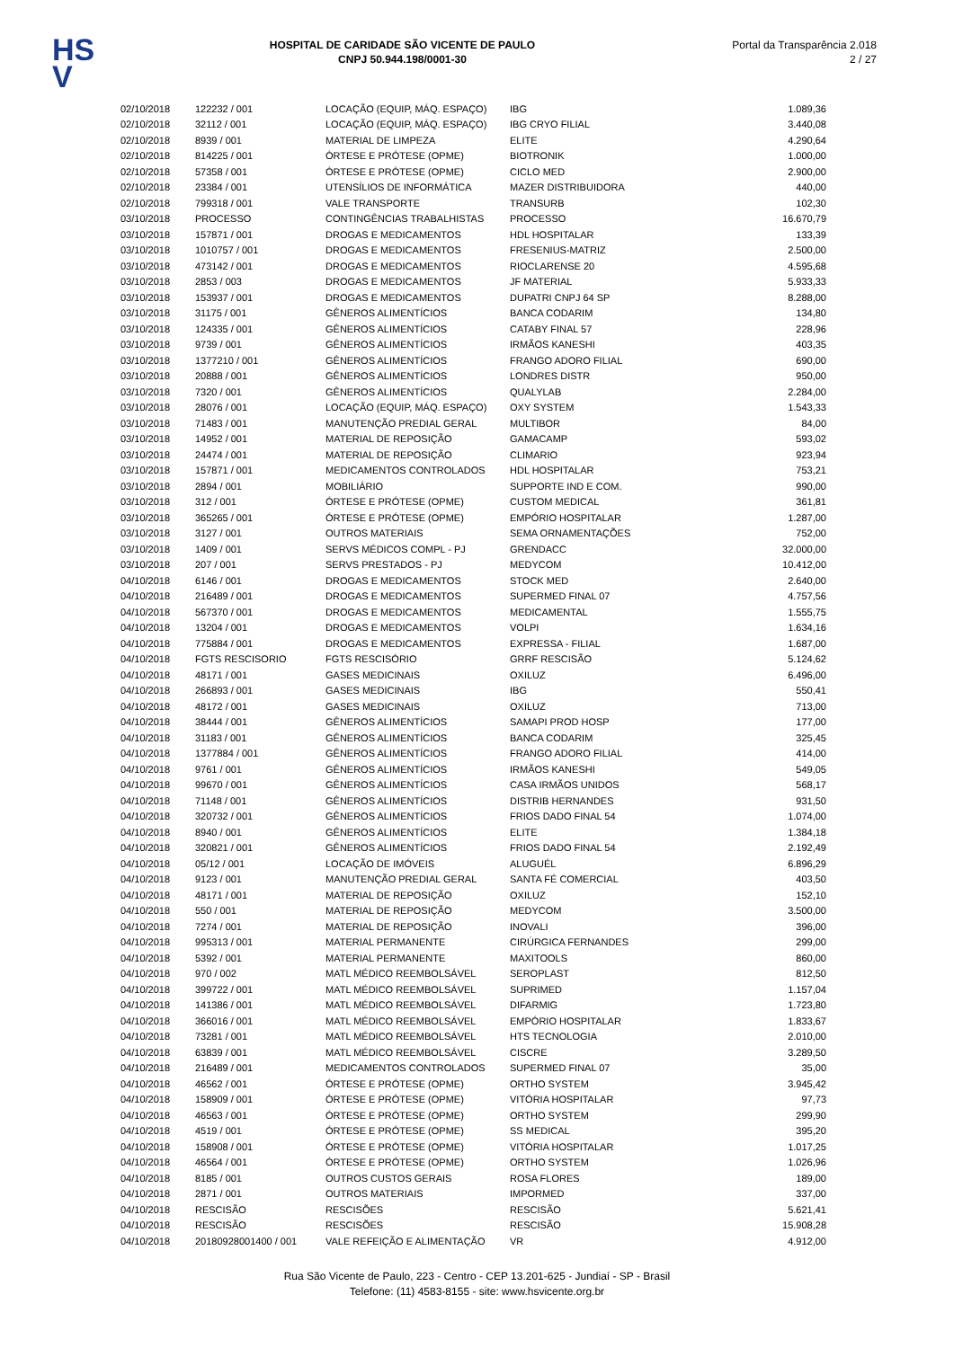HS
V
HOSPITAL DE CARIDADE SÃO VICENTE DE PAULO
CNPJ 50.944.198/0001-30
Portal da Transparência 2.018
2 / 27
| 02/10/2018 | 122232 / 001 | LOCAÇÃO (EQUIP, MÁQ. ESPAÇO) | IBG | 1.089,36 |
| 02/10/2018 | 32112 / 001 | LOCAÇÃO (EQUIP, MÁQ. ESPAÇO) | IBG CRYO FILIAL | 3.440,08 |
| 02/10/2018 | 8939 / 001 | MATERIAL DE LIMPEZA | ELITE | 4.290,64 |
| 02/10/2018 | 814225 / 001 | ÓRTESE E PRÓTESE (OPME) | BIOTRONIK | 1.000,00 |
| 02/10/2018 | 57358 / 001 | ÓRTESE E PRÓTESE (OPME) | CICLO MED | 2.900,00 |
| 02/10/2018 | 23384 / 001 | UTENSÍLIOS DE INFORMÁTICA | MAZER DISTRIBUIDORA | 440,00 |
| 02/10/2018 | 799318 / 001 | VALE TRANSPORTE | TRANSURB | 102,30 |
| 03/10/2018 | PROCESSO | CONTINGÊNCIAS TRABALHISTAS | PROCESSO | 16.670,79 |
| 03/10/2018 | 157871 / 001 | DROGAS E MEDICAMENTOS | HDL HOSPITALAR | 133,39 |
| 03/10/2018 | 1010757 / 001 | DROGAS E MEDICAMENTOS | FRESENIUS-MATRIZ | 2.500,00 |
| 03/10/2018 | 473142 / 001 | DROGAS E MEDICAMENTOS | RIOCLARENSE 20 | 4.595,68 |
| 03/10/2018 | 2853 / 003 | DROGAS E MEDICAMENTOS | JF MATERIAL | 5.933,33 |
| 03/10/2018 | 153937 / 001 | DROGAS E MEDICAMENTOS | DUPATRI CNPJ 64 SP | 8.288,00 |
| 03/10/2018 | 31175 / 001 | GÊNEROS ALIMENTÍCIOS | BANCA CODARIM | 134,80 |
| 03/10/2018 | 124335 / 001 | GÊNEROS ALIMENTÍCIOS | CATABY FINAL 57 | 228,96 |
| 03/10/2018 | 9739 / 001 | GÊNEROS ALIMENTÍCIOS | IRMÃOS KANESHI | 403,35 |
| 03/10/2018 | 1377210 / 001 | GÊNEROS ALIMENTÍCIOS | FRANGO ADORO FILIAL | 690,00 |
| 03/10/2018 | 20888 / 001 | GÊNEROS ALIMENTÍCIOS | LONDRES DISTR | 950,00 |
| 03/10/2018 | 7320 / 001 | GÊNEROS ALIMENTÍCIOS | QUALYLAB | 2.284,00 |
| 03/10/2018 | 28076 / 001 | LOCAÇÃO (EQUIP, MÁQ. ESPAÇO) | OXY SYSTEM | 1.543,33 |
| 03/10/2018 | 71483 / 001 | MANUTENÇÃO PREDIAL GERAL | MULTIBOR | 84,00 |
| 03/10/2018 | 14952 / 001 | MATERIAL DE REPOSIÇÃO | GAMACAMP | 593,02 |
| 03/10/2018 | 24474 / 001 | MATERIAL DE REPOSIÇÃO | CLIMARIO | 923,94 |
| 03/10/2018 | 157871 / 001 | MEDICAMENTOS CONTROLADOS | HDL HOSPITALAR | 753,21 |
| 03/10/2018 | 2894 / 001 | MOBILIÁRIO | SUPPORTE IND E COM. | 990,00 |
| 03/10/2018 | 312 / 001 | ÓRTESE E PRÓTESE (OPME) | CUSTOM MEDICAL | 361,81 |
| 03/10/2018 | 365265 / 001 | ÓRTESE E PRÓTESE (OPME) | EMPÓRIO HOSPITALAR | 1.287,00 |
| 03/10/2018 | 3127 / 001 | OUTROS MATERIAIS | SEMA ORNAMENTAÇÕES | 752,00 |
| 03/10/2018 | 1409 / 001 | SERVS MÉDICOS COMPL - PJ | GRENDACC | 32.000,00 |
| 03/10/2018 | 207 / 001 | SERVS PRESTADOS - PJ | MEDYCOM | 10.412,00 |
| 04/10/2018 | 6146 / 001 | DROGAS E MEDICAMENTOS | STOCK MED | 2.640,00 |
| 04/10/2018 | 216489 / 001 | DROGAS E MEDICAMENTOS | SUPERMED FINAL 07 | 4.757,56 |
| 04/10/2018 | 567370 / 001 | DROGAS E MEDICAMENTOS | MEDICAMENTAL | 1.555,75 |
| 04/10/2018 | 13204 / 001 | DROGAS E MEDICAMENTOS | VOLPI | 1.634,16 |
| 04/10/2018 | 775884 / 001 | DROGAS E MEDICAMENTOS | EXPRESSA - FILIAL | 1.687,00 |
| 04/10/2018 | FGTS RESCISORIO | FGTS RESCISÓRIO | GRRF RESCISÃO | 5.124,62 |
| 04/10/2018 | 48171 / 001 | GASES MEDICINAIS | OXILUZ | 6.496,00 |
| 04/10/2018 | 266893 / 001 | GASES MEDICINAIS | IBG | 550,41 |
| 04/10/2018 | 48172 / 001 | GASES MEDICINAIS | OXILUZ | 713,00 |
| 04/10/2018 | 38444 / 001 | GÊNEROS ALIMENTÍCIOS | SAMAPI PROD HOSP | 177,00 |
| 04/10/2018 | 31183 / 001 | GÊNEROS ALIMENTÍCIOS | BANCA CODARIM | 325,45 |
| 04/10/2018 | 1377884 / 001 | GÊNEROS ALIMENTÍCIOS | FRANGO ADORO FILIAL | 414,00 |
| 04/10/2018 | 9761 / 001 | GÊNEROS ALIMENTÍCIOS | IRMÃOS KANESHI | 549,05 |
| 04/10/2018 | 99670 / 001 | GÊNEROS ALIMENTÍCIOS | CASA IRMÃOS UNIDOS | 568,17 |
| 04/10/2018 | 71148 / 001 | GÊNEROS ALIMENTÍCIOS | DISTRIB HERNANDES | 931,50 |
| 04/10/2018 | 320732 / 001 | GÊNEROS ALIMENTÍCIOS | FRIOS DADO FINAL 54 | 1.074,00 |
| 04/10/2018 | 8940 / 001 | GÊNEROS ALIMENTÍCIOS | ELITE | 1.384,18 |
| 04/10/2018 | 320821 / 001 | GÊNEROS ALIMENTÍCIOS | FRIOS DADO FINAL 54 | 2.192,49 |
| 04/10/2018 | 05/12 / 001 | LOCAÇÃO DE IMÓVEIS | ALUGUÉL | 6.896,29 |
| 04/10/2018 | 9123 / 001 | MANUTENÇÃO PREDIAL GERAL | SANTA FÉ COMERCIAL | 403,50 |
| 04/10/2018 | 48171 / 001 | MATERIAL DE REPOSIÇÃO | OXILUZ | 152,10 |
| 04/10/2018 | 550 / 001 | MATERIAL DE REPOSIÇÃO | MEDYCOM | 3.500,00 |
| 04/10/2018 | 7274 / 001 | MATERIAL DE REPOSIÇÃO | INOVALI | 396,00 |
| 04/10/2018 | 995313 / 001 | MATERIAL PERMANENTE | CIRÚRGICA FERNANDES | 299,00 |
| 04/10/2018 | 5392 / 001 | MATERIAL PERMANENTE | MAXITOOLS | 860,00 |
| 04/10/2018 | 970 / 002 | MATL MÉDICO REEMBOLSÁVEL | SEROPLAST | 812,50 |
| 04/10/2018 | 399722 / 001 | MATL MÉDICO REEMBOLSÁVEL | SUPRIMED | 1.157,04 |
| 04/10/2018 | 141386 / 001 | MATL MÉDICO REEMBOLSÁVEL | DIFARMIG | 1.723,80 |
| 04/10/2018 | 366016 / 001 | MATL MÉDICO REEMBOLSÁVEL | EMPÓRIO HOSPITALAR | 1.833,67 |
| 04/10/2018 | 73281 / 001 | MATL MÉDICO REEMBOLSÁVEL | HTS TECNOLOGIA | 2.010,00 |
| 04/10/2018 | 63839 / 001 | MATL MÉDICO REEMBOLSÁVEL | CISCRE | 3.289,50 |
| 04/10/2018 | 216489 / 001 | MEDICAMENTOS CONTROLADOS | SUPERMED FINAL 07 | 35,00 |
| 04/10/2018 | 46562 / 001 | ÓRTESE E PRÓTESE (OPME) | ORTHO SYSTEM | 3.945,42 |
| 04/10/2018 | 158909 / 001 | ÓRTESE E PRÓTESE (OPME) | VITÓRIA HOSPITALAR | 97,73 |
| 04/10/2018 | 46563 / 001 | ÓRTESE E PRÓTESE (OPME) | ORTHO SYSTEM | 299,90 |
| 04/10/2018 | 4519 / 001 | ÓRTESE E PRÓTESE (OPME) | SS MEDICAL | 395,20 |
| 04/10/2018 | 158908 / 001 | ÓRTESE E PRÓTESE (OPME) | VITÓRIA HOSPITALAR | 1.017,25 |
| 04/10/2018 | 46564 / 001 | ÓRTESE E PRÓTESE (OPME) | ORTHO SYSTEM | 1.026,96 |
| 04/10/2018 | 8185 / 001 | OUTROS CUSTOS GERAIS | ROSA FLORES | 189,00 |
| 04/10/2018 | 2871 / 001 | OUTROS MATERIAIS | IMPORMED | 337,00 |
| 04/10/2018 | RESCISÃO | RESCISÕES | RESCISÃO | 5.621,41 |
| 04/10/2018 | RESCISÃO | RESCISÕES | RESCISÃO | 15.908,28 |
| 04/10/2018 | 20180928001400 / 001 | VALE REFEIÇÃO E ALIMENTAÇÃO | VR | 4.912,00 |
Rua São Vicente de Paulo, 223 - Centro - CEP 13.201-625 - Jundiaí - SP - Brasil
Telefone: (11) 4583-8155 - site: www.hsvicente.org.br